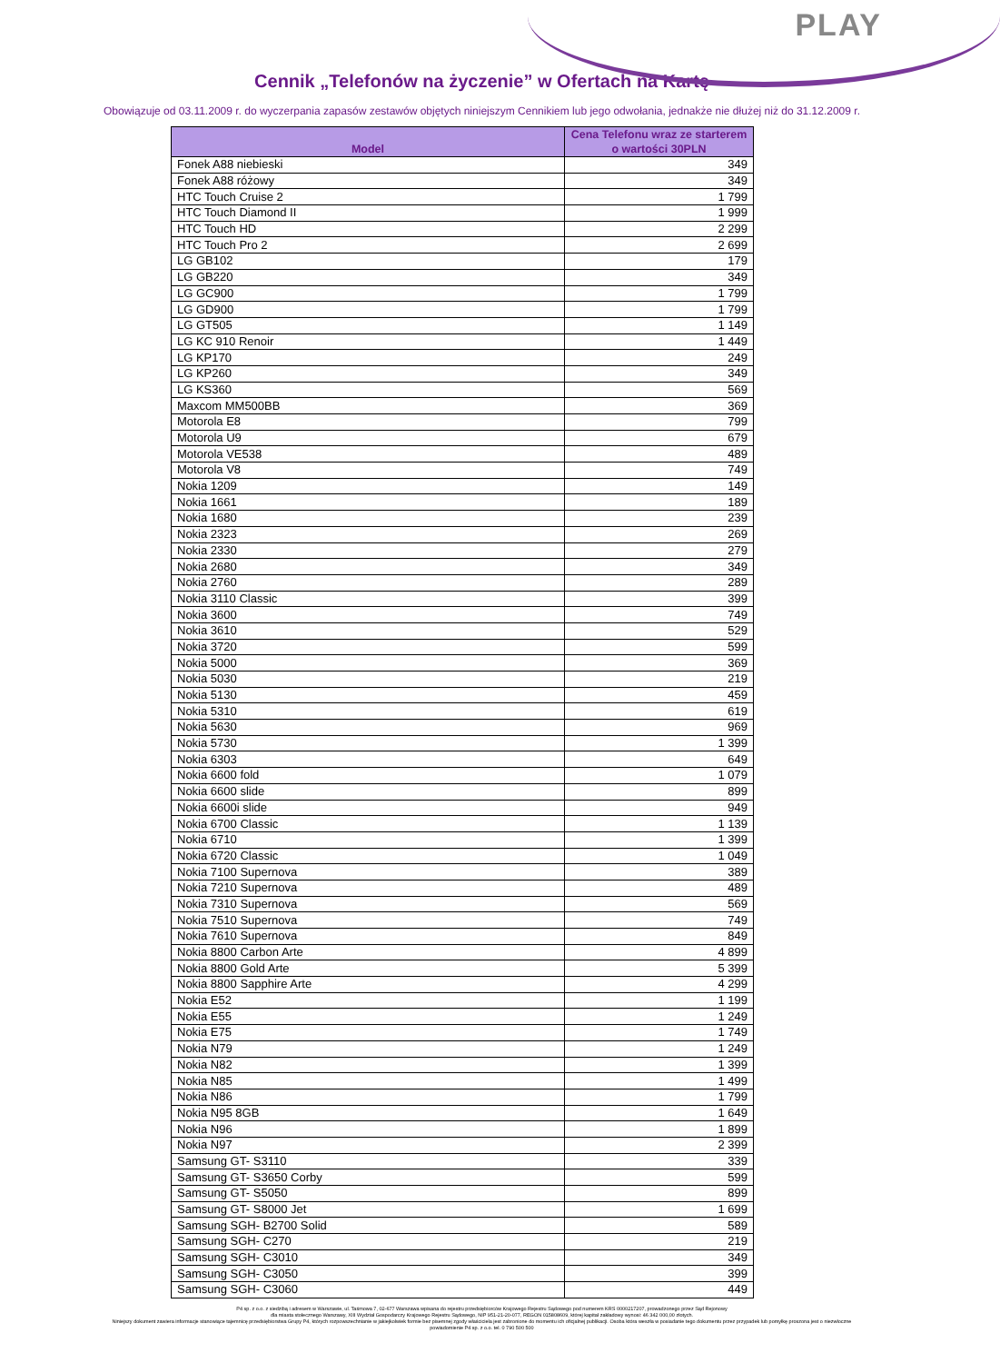PLAY
Cennik „Telefonów na życzenie” w Ofertach na Kartę
Obowiązuje od 03.11.2009 r. do wyczerpania zapasów zestawów objętych niniejszym Cennikiem lub jego odwołania, jednakże nie dłużej niż do 31.12.2009 r.
| Model | Cena Telefonu wraz ze starterem o wartości 30PLN |
| --- | --- |
| Fonek A88 niebieski | 349 |
| Fonek A88 różowy | 349 |
| HTC Touch Cruise 2 | 1 799 |
| HTC Touch Diamond II | 1 999 |
| HTC Touch HD | 2 299 |
| HTC Touch Pro 2 | 2 699 |
| LG GB102 | 179 |
| LG GB220 | 349 |
| LG GC900 | 1 799 |
| LG GD900 | 1 799 |
| LG GT505 | 1 149 |
| LG KC 910 Renoir | 1 449 |
| LG KP170 | 249 |
| LG KP260 | 349 |
| LG KS360 | 569 |
| Maxcom MM500BB | 369 |
| Motorola E8 | 799 |
| Motorola U9 | 679 |
| Motorola VE538 | 489 |
| Motorola V8 | 749 |
| Nokia 1209 | 149 |
| Nokia 1661 | 189 |
| Nokia 1680 | 239 |
| Nokia 2323 | 269 |
| Nokia 2330 | 279 |
| Nokia 2680 | 349 |
| Nokia 2760 | 289 |
| Nokia 3110 Classic | 399 |
| Nokia 3600 | 749 |
| Nokia 3610 | 529 |
| Nokia 3720 | 599 |
| Nokia 5000 | 369 |
| Nokia 5030 | 219 |
| Nokia 5130 | 459 |
| Nokia 5310 | 619 |
| Nokia 5630 | 969 |
| Nokia 5730 | 1 399 |
| Nokia 6303 | 649 |
| Nokia 6600 fold | 1 079 |
| Nokia 6600 slide | 899 |
| Nokia 6600i slide | 949 |
| Nokia 6700 Classic | 1 139 |
| Nokia 6710 | 1 399 |
| Nokia 6720 Classic | 1 049 |
| Nokia 7100 Supernova | 389 |
| Nokia 7210 Supernova | 489 |
| Nokia 7310 Supernova | 569 |
| Nokia 7510 Supernova | 749 |
| Nokia 7610 Supernova | 849 |
| Nokia 8800 Carbon Arte | 4 899 |
| Nokia 8800 Gold Arte | 5 399 |
| Nokia 8800 Sapphire Arte | 4 299 |
| Nokia E52 | 1 199 |
| Nokia E55 | 1 249 |
| Nokia E75 | 1 749 |
| Nokia N79 | 1 249 |
| Nokia N82 | 1 399 |
| Nokia N85 | 1 499 |
| Nokia N86 | 1 799 |
| Nokia N95 8GB | 1 649 |
| Nokia N96 | 1 899 |
| Nokia N97 | 2 399 |
| Samsung GT- S3110 | 339 |
| Samsung GT- S3650 Corby | 599 |
| Samsung GT- S5050 | 899 |
| Samsung GT- S8000 Jet | 1 699 |
| Samsung SGH- B2700 Solid | 589 |
| Samsung SGH- C270 | 219 |
| Samsung SGH- C3010 | 349 |
| Samsung SGH- C3050 | 399 |
| Samsung SGH- C3060 | 449 |
P4 sp. z o.o. z siedzibą i adresem w Warszawie, ul. Taśmowa 7, 02-677 Warszawa wpisana do rejestru przedsiębiorców Krajowego Rejestru Sądowego pod numerem KRS 0000217207, prowadzonego przez Sąd Rejonowy
dla miasta stołecznego Warszawy, XIII Wydział Gospodarczy Krajowego Rejestru Sądowego, NIP 951-21-20-077, REGON 015808609, której kapitał zakładowy wynosi: 46 342 000,00 złotych.
Niniejszy dokument zawiera informacje stanowiące tajemnicę przedsiębiorstwa Grupy P4, których rozpowszechnianie w jakiejkolwiek formie bez pisemnej zgody właściciela jest zabronione do momentu ich oficjalnej publikacji. Osoba która weszła w posiadanie tego dokumentu przez przypadek lub pomyłkę proszona jest o niezwłoczne
powiadomienie P4 sp. z o.o. tel. 0 790 500 500